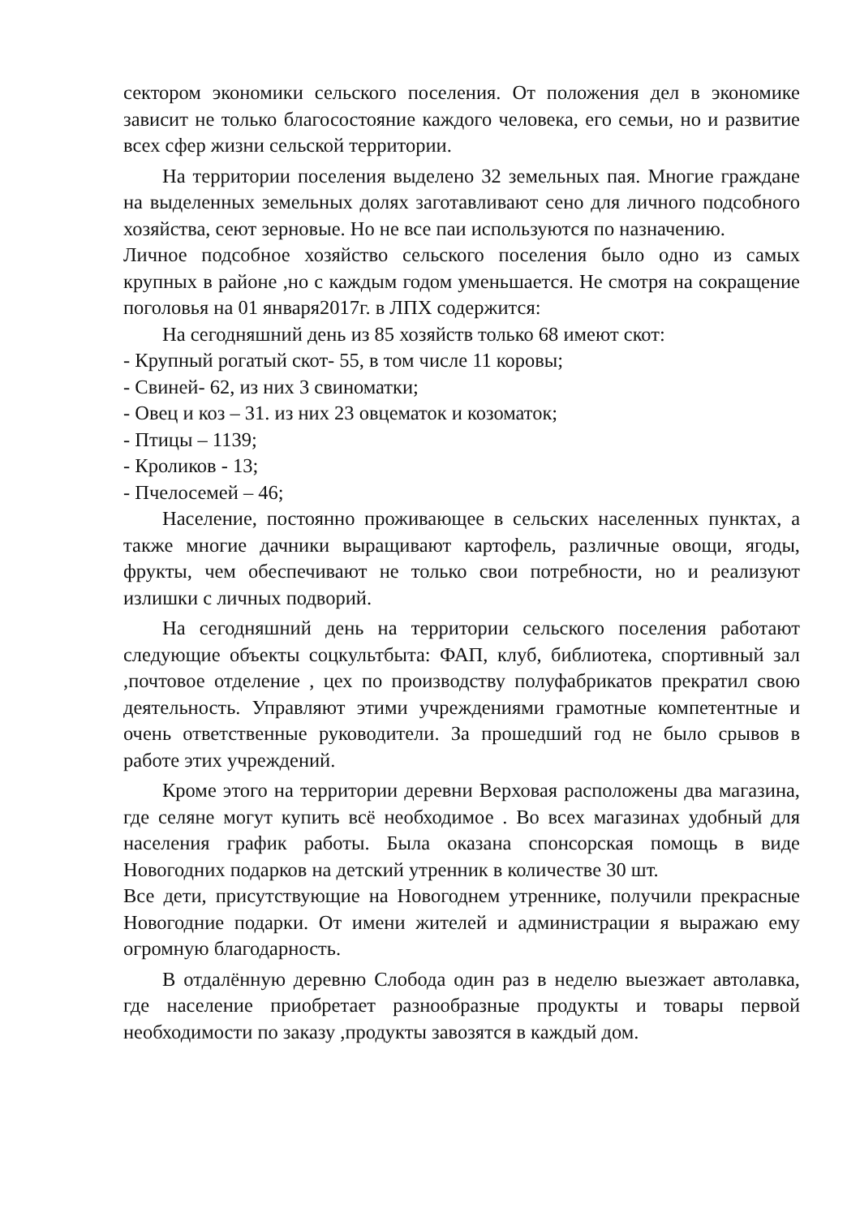сектором экономики сельского поселения. От положения дел в экономике зависит не только благосостояние каждого человека, его семьи, но и развитие всех сфер жизни сельской территории.
На территории поселения выделено 32 земельных пая. Многие граждане на выделенных земельных долях заготавливают сено для личного подсобного хозяйства, сеют зерновые. Но не все паи используются по назначению.
Личное подсобное хозяйство сельского поселения было одно из самых крупных в районе ,но с каждым годом уменьшается. Не смотря на сокращение поголовья на 01 января2017г. в ЛПХ содержится:
На сегодняшний день из 85 хозяйств только 68 имеют скот:
- Крупный рогатый скот- 55, в том числе 11 коровы;
- Свиней- 62, из них 3 свиноматки;
- Овец и коз – 31. из них 23 овцематок и козоматок;
- Птицы – 1139;
- Кроликов - 13;
- Пчелосемей – 46;
Население, постоянно проживающее в сельских населенных пунктах, а также многие дачники выращивают картофель, различные овощи, ягоды, фрукты, чем обеспечивают не только свои потребности, но и реализуют излишки с личных подворий.
На сегодняшний день на территории сельского поселения работают следующие объекты соцкультбыта: ФАП, клуб, библиотека, спортивный зал ,почтовое отделение , цех по производству полуфабрикатов прекратил свою деятельность. Управляют этими учреждениями грамотные компетентные и очень ответственные руководители. За прошедший год не было срывов в работе этих учреждений.
Кроме этого на территории деревни Верховая расположены два магазина, где селяне могут купить всё необходимое . Во всех магазинах удобный для населения график работы. Была оказана спонсорская помощь в виде Новогодних подарков на детский утренник в количестве 30 шт.
Все дети, присутствующие на Новогоднем утреннике, получили прекрасные Новогодние подарки. От имени жителей и администрации я выражаю ему огромную благодарность.
В отдалённую деревню Слобода один раз в неделю выезжает автолавка, где население приобретает разнообразные продукты и товары первой необходимости по заказу ,продукты завозятся в каждый дом.